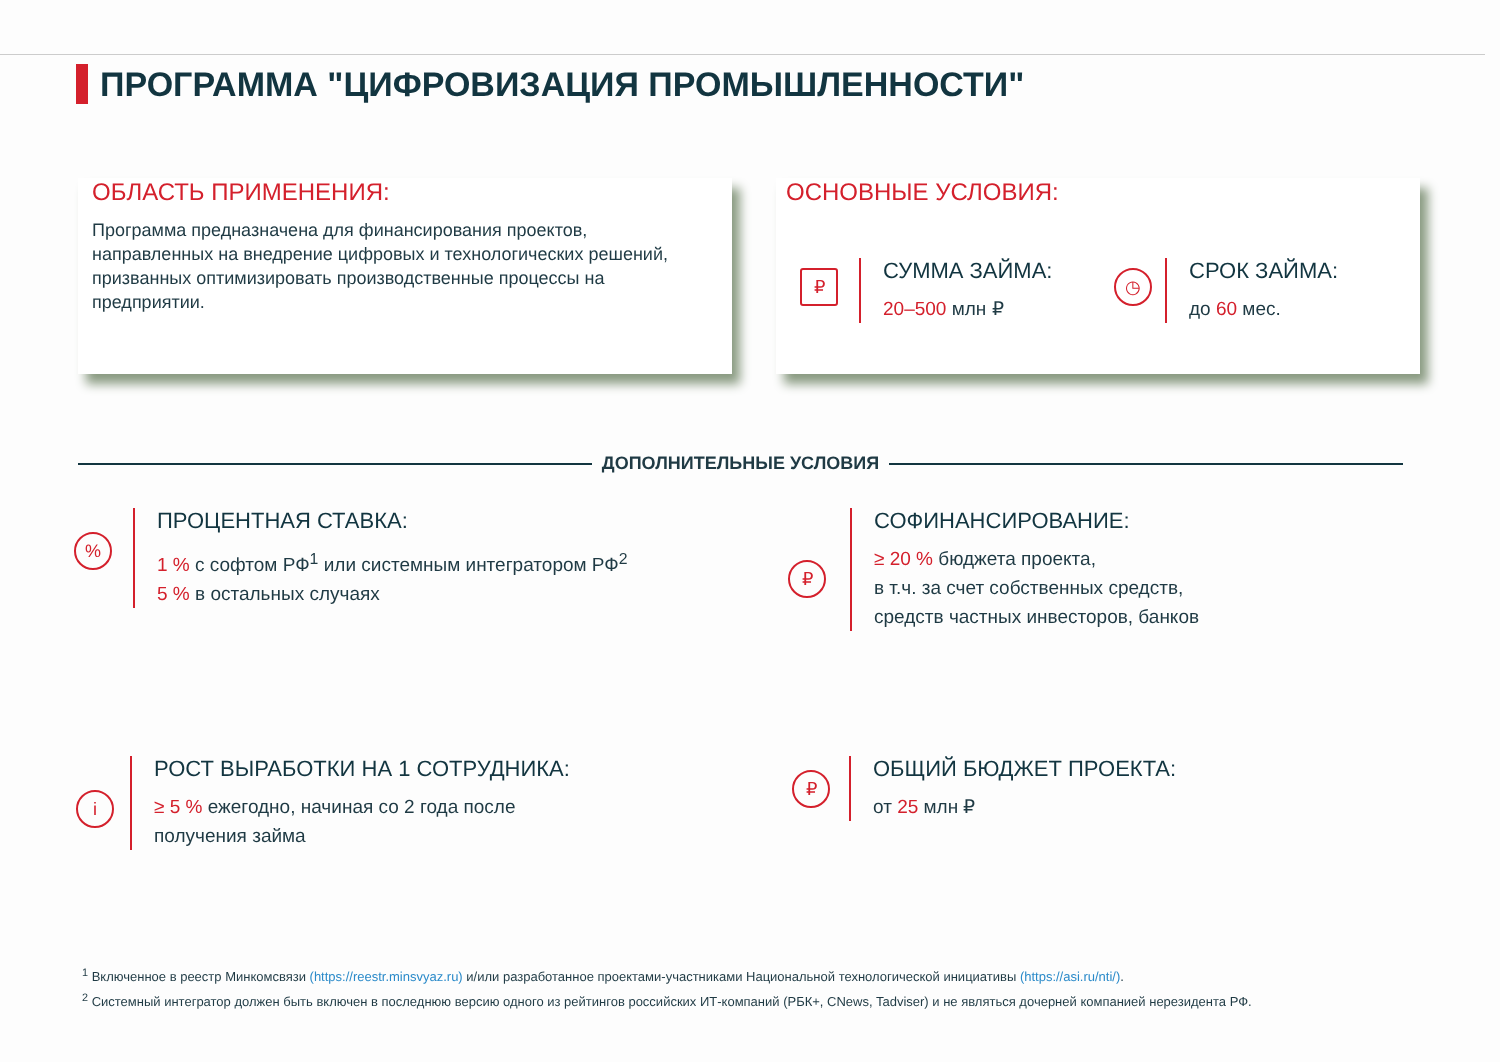ПРОГРАММА "ЦИФРОВИЗАЦИЯ ПРОМЫШЛЕННОСТИ"
ОБЛАСТЬ ПРИМЕНЕНИЯ:
Программа предназначена для финансирования проектов, направленных на внедрение цифровых и технологических решений, призванных оптимизировать производственные процессы на предприятии.
ОСНОВНЫЕ УСЛОВИЯ:
₽
СУММА ЗАЙМА:
20–500 млн ₽
◷
СРОК ЗАЙМА:
до 60 мес.
ДОПОЛНИТЕЛЬНЫЕ УСЛОВИЯ
%
ПРОЦЕНТНАЯ СТАВКА:
1 % с софтом РФ<sup>1</sup> или системным интегратором РФ<sup>2</sup>
5 % в остальных случаях
₽
СОФИНАНСИРОВАНИЕ:
≥ 20 % бюджета проекта,
в т.ч. за счет собственных средств,
средств частных инвесторов, банков
i
РОСТ ВЫРАБОТКИ НА 1 СОТРУДНИКА:
≥ 5 % ежегодно, начиная со 2 года после
получения займа
₽
ОБЩИЙ БЮДЖЕТ ПРОЕКТА:
от 25 млн ₽
<sup>1</sup> Включенное в реестр Минкомсвязи (https://reestr.minsvyaz.ru) и/или разработанное проектами-участниками Национальной технологической инициативы (https://asi.ru/nti/).
<sup>2</sup> Системный интегратор должен быть включен в последнюю версию одного из рейтингов российских ИТ-компаний (РБК+, CNews, Tadviser) и не являться дочерней компанией нерезидента РФ.